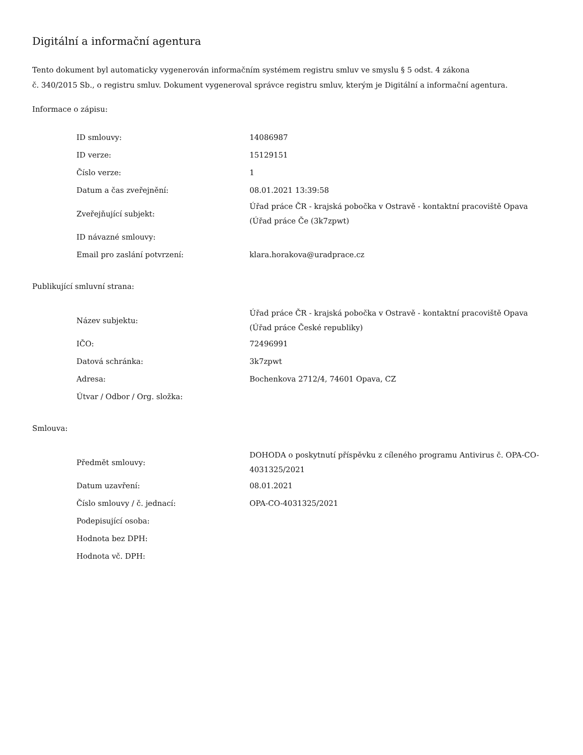Digitální a informační agentura
Tento dokument byl automaticky vygenerován informačním systémem registru smluv ve smyslu § 5 odst. 4 zákona
č. 340/2015 Sb., o registru smluv. Dokument vygeneroval správce registru smluv, kterým je Digitální a informační agentura.
Informace o zápisu:
| ID smlouvy: | 14086987 |
| ID verze: | 15129151 |
| Číslo verze: | 1 |
| Datum a čas zveřejnění: | 08.01.2021 13:39:58 |
| Zveřejňující subjekt: | Úřad práce ČR - krajská pobočka v Ostravě - kontaktní pracoviště Opava (Úřad práce Če (3k7zpwt) |
| ID návazné smlouvy: | |
| Email pro zaslání potvrzení: | klara.horakova@uradprace.cz |
Publikující smluvní strana:
| Název subjektu: | Úřad práce ČR - krajská pobočka v Ostravě - kontaktní pracoviště Opava (Úřad práce České republiky) |
| IČO: | 72496991 |
| Datová schránka: | 3k7zpwt |
| Adresa: | Bochenkova 2712/4, 74601 Opava, CZ |
| Útvar / Odbor / Org. složka: | |
Smlouva:
| Předmět smlouvy: | DOHODA o poskytnutí příspěvku z cíleného programu Antivirus č. OPA-CO-4031325/2021 |
| Datum uzavření: | 08.01.2021 |
| Číslo smlouvy / č. jednací: | OPA-CO-4031325/2021 |
| Podepisující osoba: | |
| Hodnota bez DPH: | |
| Hodnota vč. DPH: | |